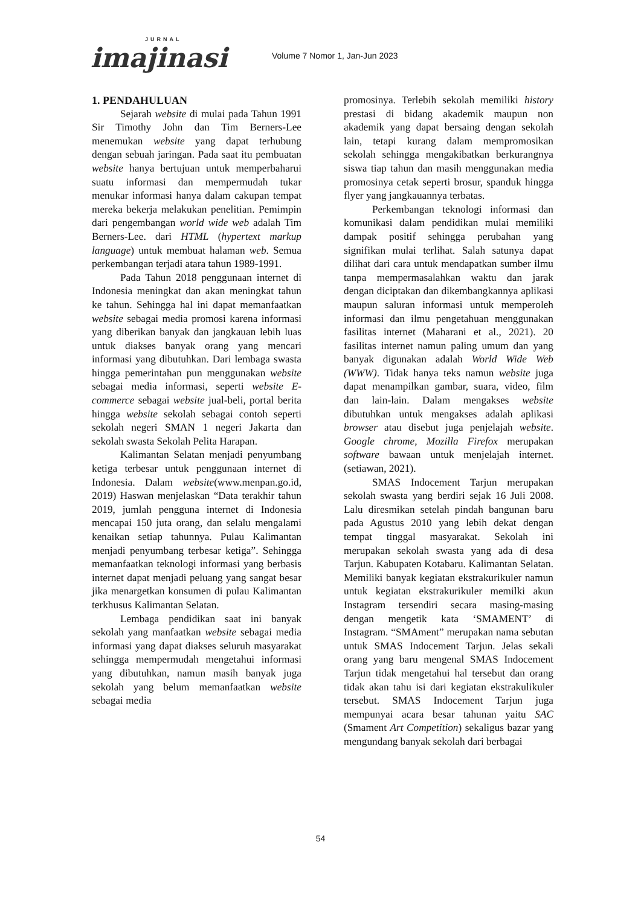JURNAL imajinasi
Volume 7 Nomor 1, Jan-Jun 2023
1. PENDAHULUAN
Sejarah website di mulai pada Tahun 1991 Sir Timothy John dan Tim Berners-Lee menemukan website yang dapat terhubung dengan sebuah jaringan. Pada saat itu pembuatan website hanya bertujuan untuk memperbaharui suatu informasi dan mempermudah tukar menukar informasi hanya dalam cakupan tempat mereka bekerja melakukan penelitian. Pemimpin dari pengembangan world wide web adalah Tim Berners-Lee. dari HTML (hypertext markup language) untuk membuat halaman web. Semua perkembangan terjadi atara tahun 1989-1991.
Pada Tahun 2018 penggunaan internet di Indonesia meningkat dan akan meningkat tahun ke tahun. Sehingga hal ini dapat memanfaatkan website sebagai media promosi karena informasi yang diberikan banyak dan jangkauan lebih luas untuk diakses banyak orang yang mencari informasi yang dibutuhkan. Dari lembaga swasta hingga pemerintahan pun menggunakan website sebagai media informasi, seperti website E-commerce sebagai website jual-beli, portal berita hingga website sekolah sebagai contoh seperti sekolah negeri SMAN 1 negeri Jakarta dan sekolah swasta Sekolah Pelita Harapan.
Kalimantan Selatan menjadi penyumbang ketiga terbesar untuk penggunaan internet di Indonesia. Dalam website(www.menpan.go.id, 2019) Haswan menjelaskan “Data terakhir tahun 2019, jumlah pengguna internet di Indonesia mencapai 150 juta orang, dan selalu mengalami kenaikan setiap tahunnya. Pulau Kalimantan menjadi penyumbang terbesar ketiga”. Sehingga memanfaatkan teknologi informasi yang berbasis internet dapat menjadi peluang yang sangat besar jika menargetkan konsumen di pulau Kalimantan terkhusus Kalimantan Selatan.
Lembaga pendidikan saat ini banyak sekolah yang manfaatkan website sebagai media informasi yang dapat diakses seluruh masyarakat sehingga mempermudah mengetahui informasi yang dibutuhkan, namun masih banyak juga sekolah yang belum memanfaatkan website sebagai media
promosinya. Terlebih sekolah memiliki history prestasi di bidang akademik maupun non akademik yang dapat bersaing dengan sekolah lain, tetapi kurang dalam mempromosikan sekolah sehingga mengakibatkan berkurangnya siswa tiap tahun dan masih menggunakan media promosinya cetak seperti brosur, spanduk hingga flyer yang jangkauannya terbatas.
Perkembangan teknologi informasi dan komunikasi dalam pendidikan mulai memiliki dampak positif sehingga perubahan yang signifikan mulai terlihat. Salah satunya dapat dilihat dari cara untuk mendapatkan sumber ilmu tanpa mempermasalahkan waktu dan jarak dengan diciptakan dan dikembangkannya aplikasi maupun saluran informasi untuk memperoleh informasi dan ilmu pengetahuan menggunakan fasilitas internet (Maharani et al., 2021). 20 fasilitas internet namun paling umum dan yang banyak digunakan adalah World Wide Web (WWW). Tidak hanya teks namun website juga dapat menampilkan gambar, suara, video, film dan lain-lain. Dalam mengakses website dibutuhkan untuk mengakses adalah aplikasi browser atau disebut juga penjelajah website. Google chrome, Mozilla Firefox merupakan software bawaan untuk menjelajah internet. (setiawan, 2021).
SMAS Indocement Tarjun merupakan sekolah swasta yang berdiri sejak 16 Juli 2008. Lalu diresmikan setelah pindah bangunan baru pada Agustus 2010 yang lebih dekat dengan tempat tinggal masyarakat. Sekolah ini merupakan sekolah swasta yang ada di desa Tarjun. Kabupaten Kotabaru. Kalimantan Selatan. Memiliki banyak kegiatan ekstrakurikuler namun untuk kegiatan ekstrakurikuler memilki akun Instagram tersendiri secara masing-masing dengan mengetik kata ‘SMAMENT’ di Instagram. “SMAment” merupakan nama sebutan untuk SMAS Indocement Tarjun. Jelas sekali orang yang baru mengenal SMAS Indocement Tarjun tidak mengetahui hal tersebut dan orang tidak akan tahu isi dari kegiatan ekstrakulikuler tersebut. SMAS Indocement Tarjun juga mempunyai acara besar tahunan yaitu SAC (Smament Art Competition) sekaligus bazar yang mengundang banyak sekolah dari berbagai
54